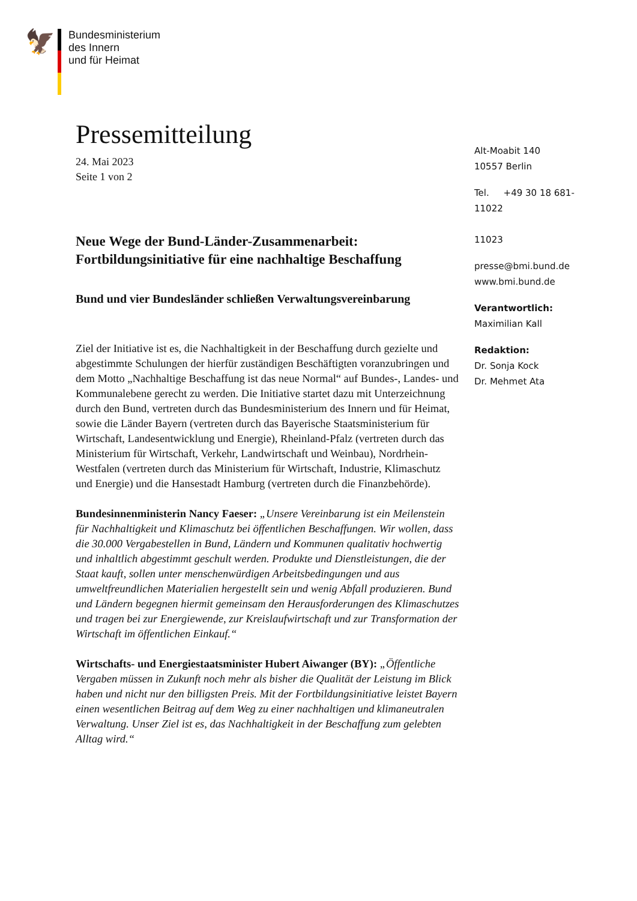🦅
Bundesministerium
des Innern
und für Heimat
Pressemitteilung
24. Mai 2023
Seite 1 von 2
Neue Wege der Bund-Länder-Zusammenarbeit: Fortbildungsinitiative für eine nachhaltige Beschaffung
Bund und vier Bundesländer schließen Verwaltungsvereinbarung
Ziel der Initiative ist es, die Nachhaltigkeit in der Beschaffung durch gezielte und abgestimmte Schulungen der hierfür zuständigen Beschäftigten voranzubringen und dem Motto „Nachhaltige Beschaffung ist das neue Normal“ auf Bundes-, Landes- und Kommunalebene gerecht zu werden. Die Initiative startet dazu mit Unterzeichnung durch den Bund, vertreten durch das Bundesministerium des Innern und für Heimat, sowie die Länder Bayern (vertreten durch das Bayerische Staatsministerium für Wirtschaft, Landesentwicklung und Energie), Rheinland-Pfalz (vertreten durch das Ministerium für Wirtschaft, Verkehr, Landwirtschaft und Weinbau), Nordrhein-Westfalen (vertreten durch das Ministerium für Wirtschaft, Industrie, Klimaschutz und Energie) und die Hansestadt Hamburg (vertreten durch die Finanzbehörde).
Bundesinnenministerin Nancy Faeser: „Unsere Vereinbarung ist ein Meilenstein für Nachhaltigkeit und Klimaschutz bei öffentlichen Beschaffungen. Wir wollen, dass die 30.000 Vergabestellen in Bund, Ländern und Kommunen qualitativ hochwertig und inhaltlich abgestimmt geschult werden. Produkte und Dienstleistungen, die der Staat kauft, sollen unter menschenwürdigen Arbeitsbedingungen und aus umweltfreundlichen Materialien hergestellt sein und wenig Abfall produzieren. Bund und Ländern begegnen hiermit gemeinsam den Herausforderungen des Klimaschutzes und tragen bei zur Energiewende, zur Kreislaufwirtschaft und zur Transformation der Wirtschaft im öffentlichen Einkauf.“
Wirtschafts- und Energiestaatsminister Hubert Aiwanger (BY): „Öffentliche Vergaben müssen in Zukunft noch mehr als bisher die Qualität der Leistung im Blick haben und nicht nur den billigsten Preis. Mit der Fortbildungsinitiative leistet Bayern einen wesentlichen Beitrag auf dem Weg zu einer nachhaltigen und klimaneutralen Verwaltung. Unser Ziel ist es, das Nachhaltigkeit in der Beschaffung zum gelebten Alltag wird.“
Alt-Moabit 140
10557 Berlin
Tel. +49 30 18 681-11022
11023
presse@bmi.bund.de
www.bmi.bund.de
Verantwortlich:
Maximilian Kall
Redaktion:
Dr. Sonja Kock
Dr. Mehmet Ata